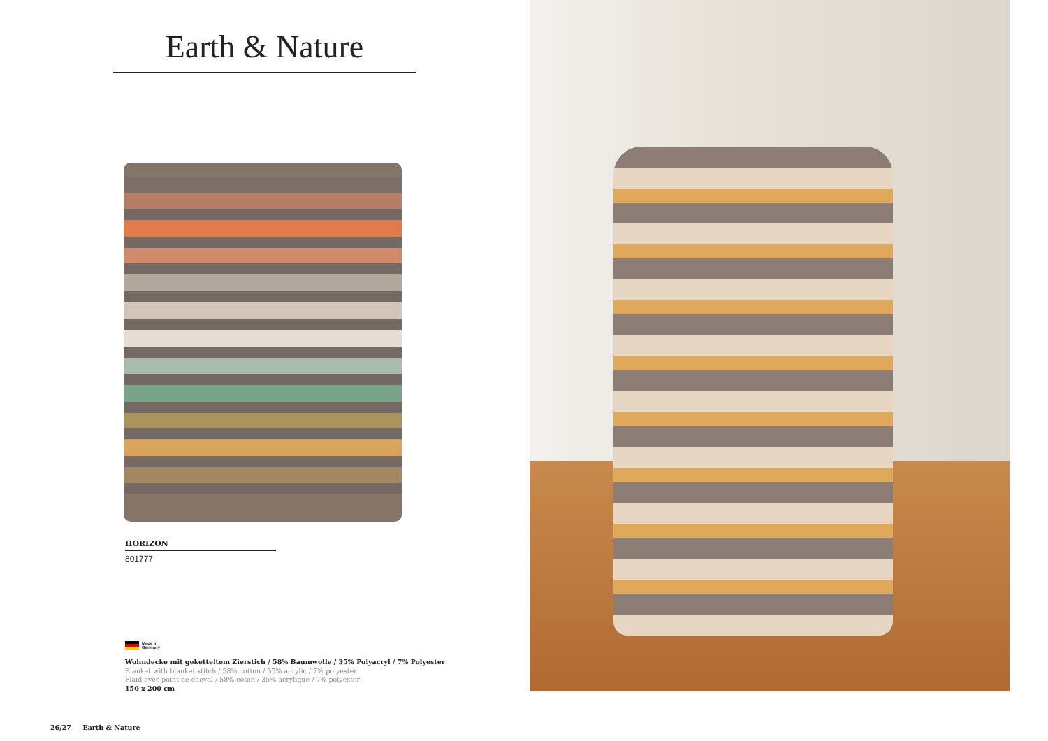Earth & Nature
HORIZON
801777
Made in
Germany
Wohndecke mit geketteltem Zierstich / 58% Baumwolle / 35% Polyacryl / 7% Polyester
Blanket with blanket stitch / 58% cotton / 35% acrylic / 7% polyester
Plaid avec point de cheval / 58% coton / 35% acrylique / 7% polyester
150 x 200 cm
26/27 Earth & Nature